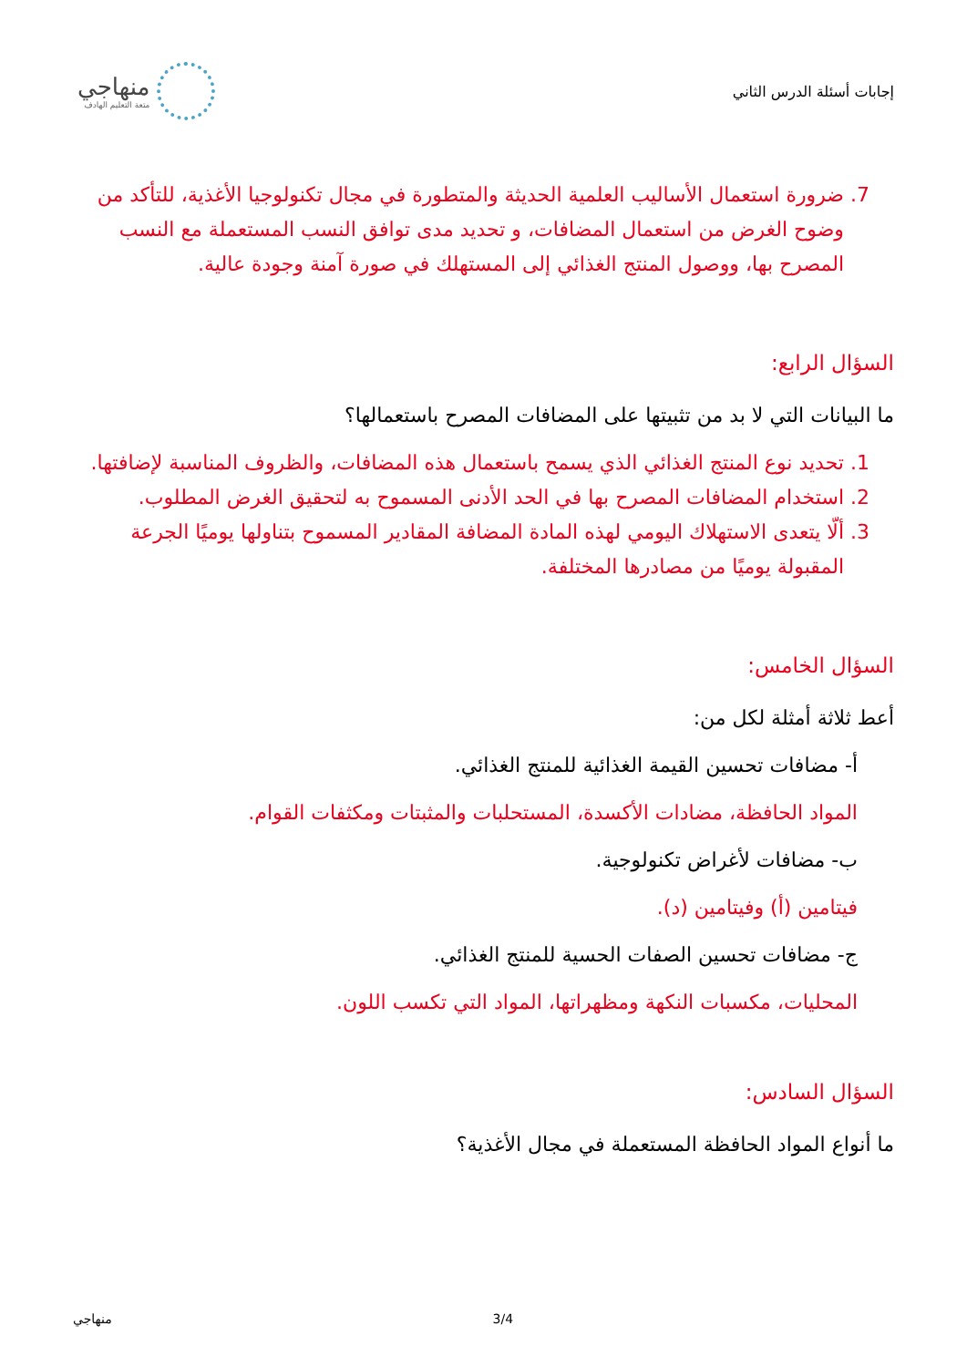إجابات أسئلة الدرس الثاني
منهاجي
متعة التعليم الهادف
7. ضرورة استعمال الأساليب العلمية الحديثة والمتطورة في مجال تكنولوجيا الأغذية، للتأكد من وضوح الغرض من استعمال المضافات، و تحديد مدى توافق النسب المستعملة مع النسب المصرح بها، ووصول المنتج الغذائي إلى المستهلك في صورة آمنة وجودة عالية.
السؤال الرابع:
ما البيانات التي لا بد من تثبيتها على المضافات المصرح باستعمالها؟
1. تحديد نوع المنتج الغذائي الذي يسمح باستعمال هذه المضافات، والظروف المناسبة لإضافتها.
2. استخدام المضافات المصرح بها في الحد الأدنى المسموح به لتحقيق الغرض المطلوب.
3. ألّا يتعدى الاستهلاك اليومي لهذه المادة المضافة المقادير المسموح بتناولها يوميًا الجرعة المقبولة يوميًا من مصادرها المختلفة.
السؤال الخامس:
أعط ثلاثة أمثلة لكل من:
أ- مضافات تحسين القيمة الغذائية للمنتج الغذائي.
المواد الحافظة، مضادات الأكسدة، المستحلبات والمثبتات ومكثفات القوام.
ب- مضافات لأغراض تكنولوجية.
فيتامين (أ) وفيتامين (د).
ج- مضافات تحسين الصفات الحسية للمنتج الغذائي.
المحليات، مكسبات النكهة ومظهراتها، المواد التي تكسب اللون.
السؤال السادس:
ما أنواع المواد الحافظة المستعملة في مجال الأغذية؟
منهاجي 3/4